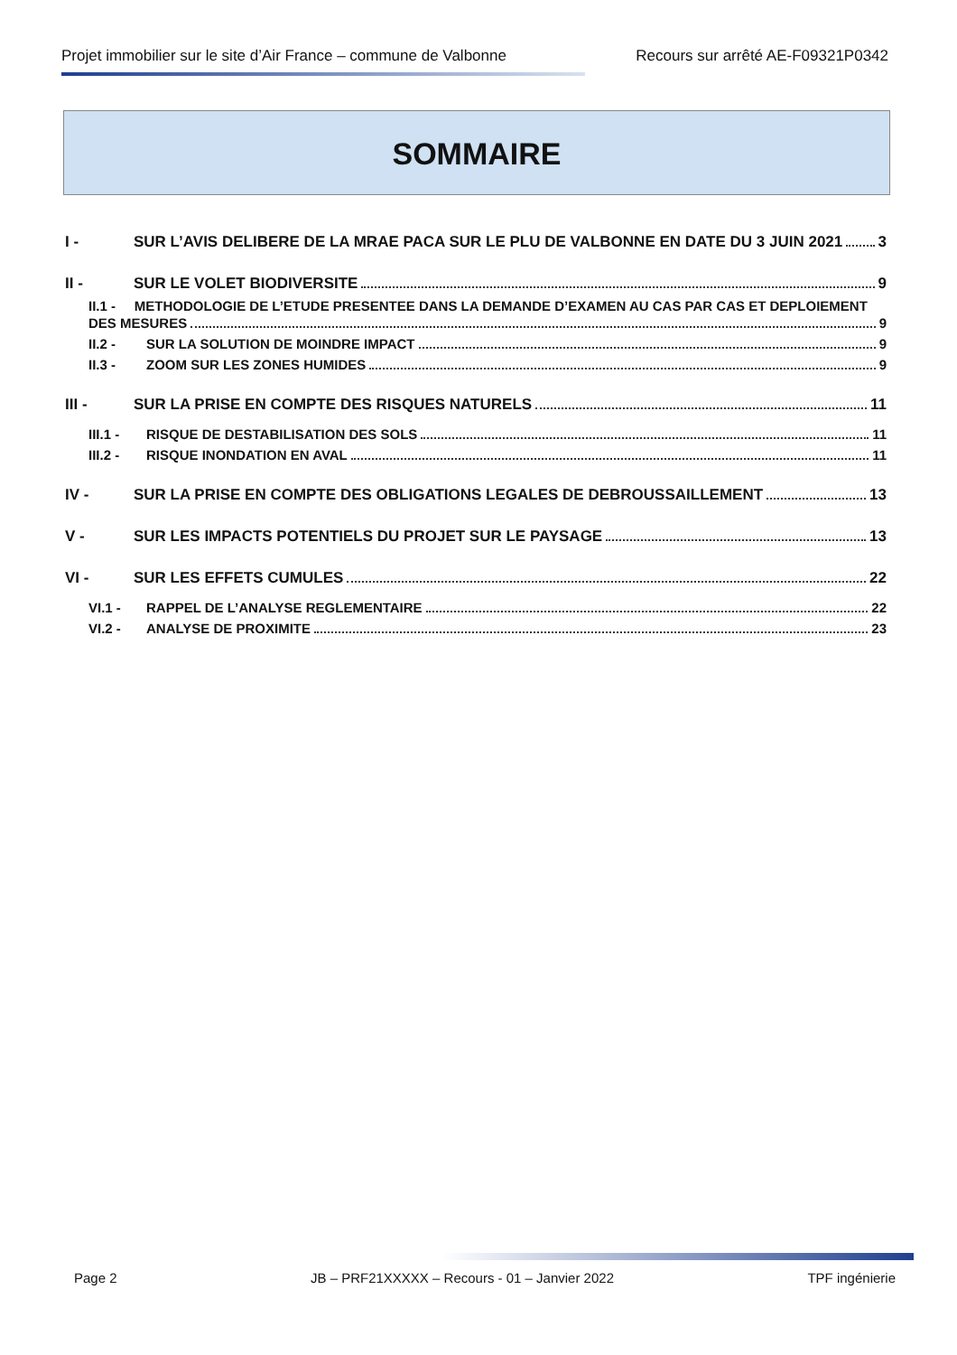Projet immobilier sur le site d’Air France – commune de Valbonne Recours sur arrêté AE-F09321P0342
SOMMAIRE
I - SUR L’AVIS DELIBERE DE LA MRAE PACA SUR LE PLU DE VALBONNE EN DATE DU 3 JUIN 2021 3
II - SUR LE VOLET BIODIVERSITE 9
II.1 - METHODOLOGIE DE L’ETUDE PRESENTEE DANS LA DEMANDE D’EXAMEN AU CAS PAR CAS ET DEPLOIEMENT
DES MESURES 9
II.2 - SUR LA SOLUTION DE MOINDRE IMPACT 9
II.3 - ZOOM SUR LES ZONES HUMIDES 9
III - SUR LA PRISE EN COMPTE DES RISQUES NATURELS 11
III.1 - RISQUE DE DESTABILISATION DES SOLS 11
III.2 - RISQUE INONDATION EN AVAL 11
IV - SUR LA PRISE EN COMPTE DES OBLIGATIONS LEGALES DE DEBROUSSAILLEMENT 13
V - SUR LES IMPACTS POTENTIELS DU PROJET SUR LE PAYSAGE 13
VI - SUR LES EFFETS CUMULES 22
VI.1 - RAPPEL DE L’ANALYSE REGLEMENTAIRE 22
VI.2 - ANALYSE DE PROXIMITE 23
Page 2 JB – PRF21XXXXX – Recours - 01 – Janvier 2022 TPF ingénierie